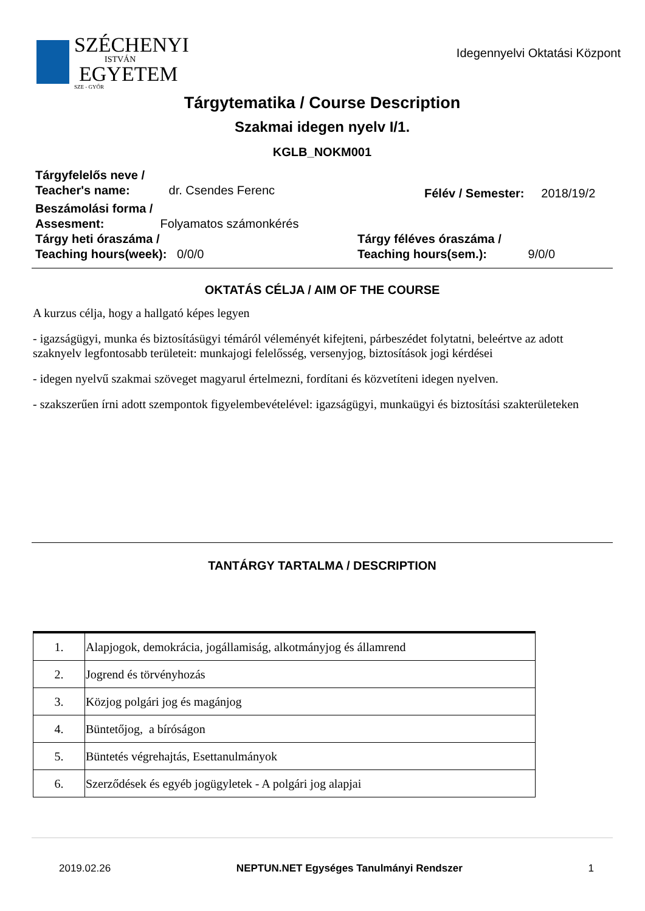SZÉCHENYI
ISTVÁN
EGYETEM
SZE - GYŐR
Idegennyelvi Oktatási Központ
Tárgytematika / Course Description
Szakmai idegen nyelv I/1.
KGLB_NOKM001
Tárgyfelelős neve /
Teacher's name: dr. Csendes Ferenc
Félév / Semester: 2018/19/2
Beszámolási forma /
Assesment: Folyamatos számonkérés
Tárgy heti óraszáma /
Teaching hours(week): 0/0/0
Tárgy féléves óraszáma /
Teaching hours(sem.): 9/0/0
OKTATÁS CÉLJA / AIM OF THE COURSE
A kurzus célja, hogy a hallgató képes legyen
- igazságügyi, munka és biztosításügyi témáról véleményét kifejteni, párbeszédet folytatni, beleértve az adott szaknyelv legfontosabb területeit: munkajogi felelősség, versenyjog, biztosítások jogi kérdései
- idegen nyelvű szakmai szöveget magyarul értelmezni, fordítani és közvetíteni idegen nyelven.
- szakszerűen írni adott szempontok figyelembevételével: igazságügyi, munkaügyi és biztosítási szakterületeken
TANTÁRGY TARTALMA / DESCRIPTION
| 1. | Alapjogok, demokrácia, jogállamiság, alkotmányjog és államrend |
| 2. | Jogrend és törvényhozás |
| 3. | Közjog polgári jog és magánjog |
| 4. | Büntetőjog, a bíróságon |
| 5. | Büntetés végrehajtás, Esettanulmányok |
| 6. | Szerződések és egyéb jogügyletek - A polgári jog alapjai |
2019.02.26 NEPTUN.NET Egységes Tanulmányi Rendszer 1